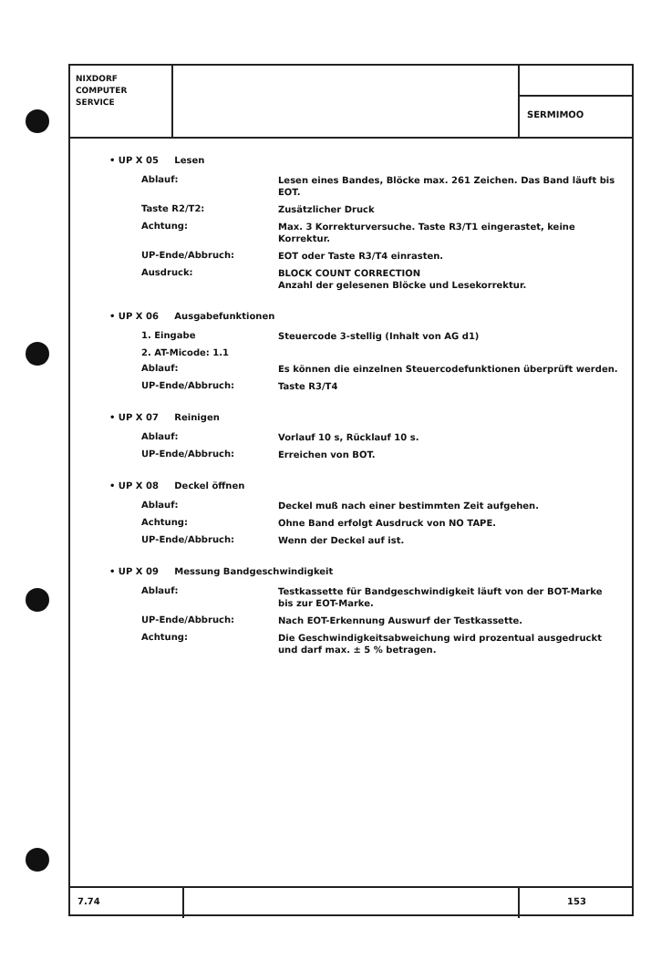NIXDORF
COMPUTER
SERVICE
SERMIMOO
• UP X 05 Lesen
Ablauf:
Lesen eines Bandes, Blöcke max. 261 Zeichen. Das Band läuft bis EOT.
Taste R2/T2:
Zusätzlicher Druck
Achtung:
Max. 3 Korrekturversuche. Taste R3/T1 eingerastet, keine Korrektur.
UP-Ende/Abbruch:
EOT oder Taste R3/T4 einrasten.
Ausdruck:
BLOCK COUNT CORRECTION
Anzahl der gelesenen Blöcke und Lesekorrektur.
• UP X 06 Ausgabefunktionen
1. Eingabe
Steuercode 3-stellig (Inhalt von AG d1)
2. AT-Micode: 1.1
Ablauf:
Es können die einzelnen Steuercodefunktionen überprüft werden.
UP-Ende/Abbruch:
Taste R3/T4
• UP X 07 Reinigen
Ablauf:
Vorlauf 10 s, Rücklauf 10 s.
UP-Ende/Abbruch:
Erreichen von BOT.
• UP X 08 Deckel öffnen
Ablauf:
Deckel muß nach einer bestimmten Zeit aufgehen.
Achtung:
Ohne Band erfolgt Ausdruck von NO TAPE.
UP-Ende/Abbruch:
Wenn der Deckel auf ist.
• UP X 09 Messung Bandgeschwindigkeit
Ablauf:
Testkassette für Bandgeschwindigkeit läuft von der BOT-Marke bis zur EOT-Marke.
UP-Ende/Abbruch:
Nach EOT-Erkennung Auswurf der Testkassette.
Achtung:
Die Geschwindigkeitsabweichung wird prozentual ausgedruckt und darf max. ± 5 % betragen.
7.74 153